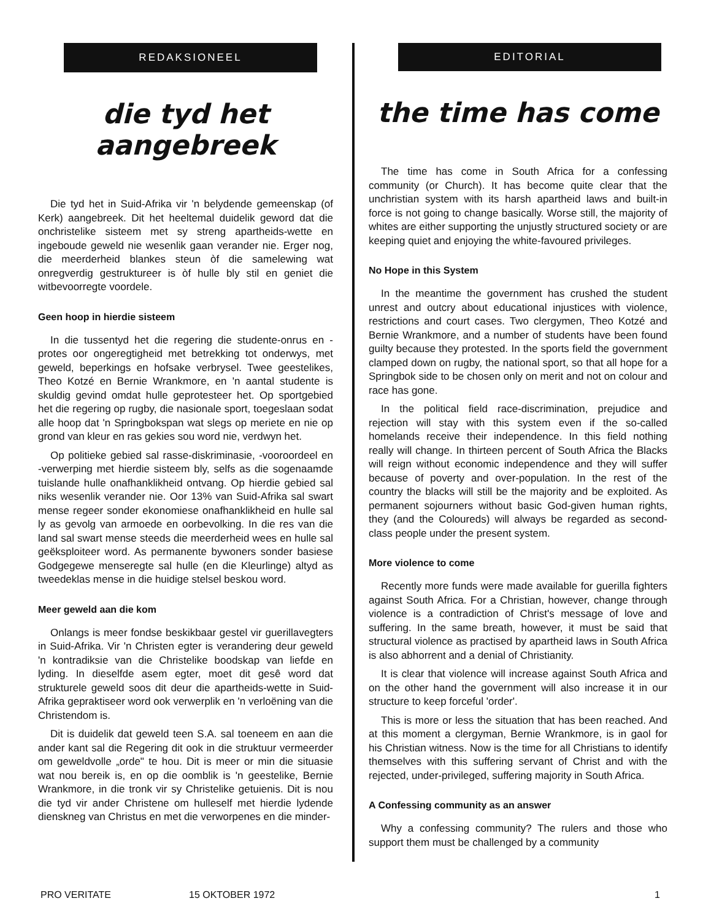REDAKSIONEEL
die tyd het aangebreek
Die tyd het in Suid-Afrika vir 'n belydende gemeenskap (of Kerk) aangebreek. Dit het heeltemal duidelik geword dat die onchristelike sisteem met sy streng apartheids-wette en ingeboude geweld nie wesenlik gaan verander nie. Erger nog, die meerderheid blankes steun òf die samelewing wat onregverdig gestruktureer is òf hulle bly stil en geniet die witbevoorregte voordele.
Geen hoop in hierdie sisteem
In die tussentyd het die regering die studente-onrus en -protes oor ongeregtigheid met betrekking tot onderwys, met geweld, beperkings en hofsake verbrysel. Twee geestelikes, Theo Kotzé en Bernie Wrankmore, en 'n aantal studente is skuldig gevind omdat hulle geprotesteer het. Op sportgebied het die regering op rugby, die nasionale sport, toegeslaan sodat alle hoop dat 'n Springbokspan wat slegs op meriete en nie op grond van kleur en ras gekies sou word nie, verdwyn het.
Op politieke gebied sal rasse-diskriminasie, -vooroordeel en -verwerping met hierdie sisteem bly, selfs as die sogenaamde tuislande hulle onafhanklikheid ontvang. Op hierdie gebied sal niks wesenlik verander nie. Oor 13% van Suid-Afrika sal swart mense regeer sonder ekonomiese onafhanklikheid en hulle sal ly as gevolg van armoede en oorbevolking. In die res van die land sal swart mense steeds die meerderheid wees en hulle sal geëksploiteer word. As permanente bywoners sonder basiese Godgegewe menseregte sal hulle (en die Kleurlinge) altyd as tweedeklas mense in die huidige stelsel beskou word.
Meer geweld aan die kom
Onlangs is meer fondse beskikbaar gestel vir guerillavegters in Suid-Afrika. Vir 'n Christen egter is verandering deur geweld 'n kontradiksie van die Christelike boodskap van liefde en lyding. In dieselfde asem egter, moet dit gesê word dat strukturele geweld soos dit deur die apartheids-wette in Suid-Afrika gepraktiseer word ook verwerplik en 'n verloëning van die Christendom is.
Dit is duidelik dat geweld teen S.A. sal toeneem en aan die ander kant sal die Regering dit ook in die struktuur vermeerder om geweldvolle „orde" te hou. Dit is meer or min die situasie wat nou bereik is, en op die oomblik is 'n geestelike, Bernie Wrankmore, in die tronk vir sy Christelike getuienis. Dit is nou die tyd vir ander Christene om hulleself met hierdie lydende dienskneg van Christus en met die verworpenes en die minder-
EDITORIAL
the time has come
The time has come in South Africa for a confessing community (or Church). It has become quite clear that the unchristian system with its harsh apartheid laws and built-in force is not going to change basically. Worse still, the majority of whites are either supporting the unjustly structured society or are keeping quiet and enjoying the white-favoured privileges.
No Hope in this System
In the meantime the government has crushed the student unrest and outcry about educational injustices with violence, restrictions and court cases. Two clergymen, Theo Kotzé and Bernie Wrankmore, and a number of students have been found guilty because they protested. In the sports field the government clamped down on rugby, the national sport, so that all hope for a Springbok side to be chosen only on merit and not on colour and race has gone.
In the political field race-discrimination, prejudice and rejection will stay with this system even if the so-called homelands receive their independence. In this field nothing really will change. In thirteen percent of South Africa the Blacks will reign without economic independence and they will suffer because of poverty and over-population. In the rest of the country the blacks will still be the majority and be exploited. As permanent sojourners without basic God-given human rights, they (and the Coloureds) will always be regarded as second-class people under the present system.
More violence to come
Recently more funds were made available for guerilla fighters against South Africa. For a Christian, however, change through violence is a contradiction of Christ's message of love and suffering. In the same breath, however, it must be said that structural violence as practised by apartheid laws in South Africa is also abhorrent and a denial of Christianity.
It is clear that violence will increase against South Africa and on the other hand the government will also increase it in our structure to keep forceful 'order'.
This is more or less the situation that has been reached. And at this moment a clergyman, Bernie Wrankmore, is in gaol for his Christian witness. Now is the time for all Christians to identify themselves with this suffering servant of Christ and with the rejected, under-privileged, suffering majority in South Africa.
A Confessing community as an answer
Why a confessing community? The rulers and those who support them must be challenged by a community
PRO VERITATE 15 OKTOBER 1972 1